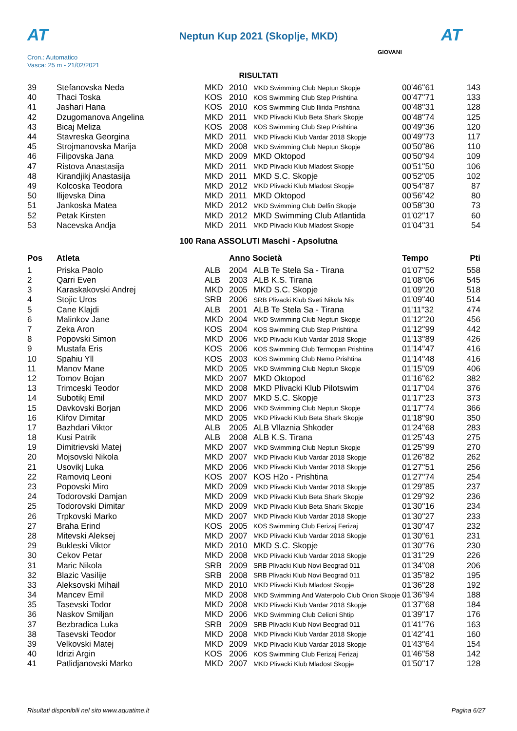AT
Neptun Kup 2021 (Skoplje, MKD) AT
Cron.: Automatico
Vasca: 25 m - 21/02/2021
GIOVANI
RISULTATI
| 39 | Stefanovska Neda | MKD | 2010 | MKD Swimming Club Neptun Skopje | 00'46''61 | 143 |
| 40 | Thaci Toska | KOS | 2010 | KOS Swimming Club Step Prishtina | 00'47''71 | 133 |
| 41 | Jashari Hana | KOS | 2010 | KOS Swimming Club Ilirida Prishtina | 00'48''31 | 128 |
| 42 | Dzugomanova Angelina | MKD | 2011 | MKD Plivacki Klub Beta Shark Skopje | 00'48''74 | 125 |
| 43 | Bicaj Meliza | KOS | 2008 | KOS Swimming Club Step Prishtina | 00'49''36 | 120 |
| 44 | Stavreska Georgina | MKD | 2011 | MKD Plivacki Klub Vardar 2018 Skopje | 00'49''73 | 117 |
| 45 | Strojmanovska Marija | MKD | 2008 | MKD Swimming Club Neptun Skopje | 00'50''86 | 110 |
| 46 | Filipovska Jana | MKD | 2009 | MKD Oktopod | 00'50''94 | 109 |
| 47 | Ristova Anastasija | MKD | 2011 | MKD Plivacki Klub Mladost Skopje | 00'51''50 | 106 |
| 48 | Kirandjikj Anastasija | MKD | 2011 | MKD S.C. Skopje | 00'52''05 | 102 |
| 49 | Kolcoska Teodora | MKD | 2012 | MKD Plivacki Klub Mladost Skopje | 00'54''87 | 87 |
| 50 | Ilijevska Dina | MKD | 2011 | MKD Oktopod | 00'56''42 | 80 |
| 51 | Jankoska Matea | MKD | 2012 | MKD Swimming Club Delfin Skopje | 00'58''30 | 73 |
| 52 | Petak Kirsten | MKD | 2012 | MKD Swimming Club Atlantida | 01'02''17 | 60 |
| 53 | Nacevska Andja | MKD | 2011 | MKD Plivacki Klub Mladost Skopje | 01'04''31 | 54 |
100 Rana ASSOLUTI Maschi - Apsolutna
| Pos | Atleta | | Anno Società | | Tempo | Pti |
| --- | --- | --- | --- | --- | --- | --- |
| 1 | Priska Paolo | ALB | 2004 | ALB Te Stela Sa - Tirana | 01'07''52 | 558 |
| 2 | Qarri Even | ALB | 2003 | ALB K.S. Tirana | 01'08''06 | 545 |
| 3 | Karaskakovski Andrej | MKD | 2005 | MKD S.C. Skopje | 01'09''20 | 518 |
| 4 | Stojic Uros | SRB | 2006 | SRB Plivacki Klub Sveti Nikola Nis | 01'09''40 | 514 |
| 5 | Cane Klajdi | ALB | 2001 | ALB Te Stela Sa - Tirana | 01'11''32 | 474 |
| 6 | Malinkov Jane | MKD | 2004 | MKD Swimming Club Neptun Skopje | 01'12''20 | 456 |
| 7 | Zeka Aron | KOS | 2004 | KOS Swimming Club Step Prishtina | 01'12''99 | 442 |
| 8 | Popovski Simon | MKD | 2006 | MKD Plivacki Klub Vardar 2018 Skopje | 01'13''89 | 426 |
| 9 | Mustafa Eris | KOS | 2006 | KOS Swimming Club Termopan Prishtina | 01'14''47 | 416 |
| 10 | Spahiu Yll | KOS | 2003 | KOS Swimming Club Nemo Prishtina | 01'14''48 | 416 |
| 11 | Manov Mane | MKD | 2005 | MKD Swimming Club Neptun Skopje | 01'15''09 | 406 |
| 12 | Tomov Bojan | MKD | 2007 | MKD Oktopod | 01'16''62 | 382 |
| 13 | Trimceski Teodor | MKD | 2008 | MKD Plivacki Klub Pilotswim | 01'17''04 | 376 |
| 14 | Subotikj Emil | MKD | 2007 | MKD S.C. Skopje | 01'17''23 | 373 |
| 15 | Davkovski Borjan | MKD | 2006 | MKD Swimming Club Neptun Skopje | 01'17''74 | 366 |
| 16 | Klifov Dimitar | MKD | 2005 | MKD Plivacki Klub Beta Shark Skopje | 01'18''90 | 350 |
| 17 | Bazhdari Viktor | ALB | 2005 | ALB Vllaznia Shkoder | 01'24''68 | 283 |
| 18 | Kusi Patrik | ALB | 2008 | ALB K.S. Tirana | 01'25''43 | 275 |
| 19 | Dimitrievski Matej | MKD | 2007 | MKD Swimming Club Neptun Skopje | 01'25''99 | 270 |
| 20 | Mojsovski Nikola | MKD | 2007 | MKD Plivacki Klub Vardar 2018 Skopje | 01'26''82 | 262 |
| 21 | Usovikj Luka | MKD | 2006 | MKD Plivacki Klub Vardar 2018 Skopje | 01'27''51 | 256 |
| 22 | Ramoviq Leoni | KOS | 2007 | KOS H2o - Prishtina | 01'27''74 | 254 |
| 23 | Popovski Miro | MKD | 2009 | MKD Plivacki Klub Vardar 2018 Skopje | 01'29''85 | 237 |
| 24 | Todorovski Damjan | MKD | 2009 | MKD Plivacki Klub Beta Shark Skopje | 01'29''92 | 236 |
| 25 | Todorovski Dimitar | MKD | 2009 | MKD Plivacki Klub Beta Shark Skopje | 01'30''16 | 234 |
| 26 | Trpkovski Marko | MKD | 2007 | MKD Plivacki Klub Vardar 2018 Skopje | 01'30''27 | 233 |
| 27 | Braha Erind | KOS | 2005 | KOS Swimming Club Ferizaj Ferizaj | 01'30''47 | 232 |
| 28 | Mitevski Aleksej | MKD | 2007 | MKD Plivacki Klub Vardar 2018 Skopje | 01'30''61 | 231 |
| 29 | Bukleski Viktor | MKD | 2010 | MKD S.C. Skopje | 01'30''76 | 230 |
| 30 | Cekov Petar | MKD | 2008 | MKD Plivacki Klub Vardar 2018 Skopje | 01'31''29 | 226 |
| 31 | Maric Nikola | SRB | 2009 | SRB Plivacki Klub Novi Beograd 011 | 01'34''08 | 206 |
| 32 | Blazic Vasilije | SRB | 2008 | SRB Plivacki Klub Novi Beograd 011 | 01'35''82 | 195 |
| 33 | Aleksovski Mihail | MKD | 2010 | MKD Plivacki Klub Mladost Skopje | 01'36''28 | 192 |
| 34 | Mancev Emil | MKD | 2008 | MKD Swimming And Waterpolo Club Orion Skopje | 01'36''94 | 188 |
| 35 | Tasevski Todor | MKD | 2008 | MKD Plivacki Klub Vardar 2018 Skopje | 01'37''68 | 184 |
| 36 | Naskov Smiljan | MKD | 2006 | MKD Swimming Club Celicni Shtip | 01'39''17 | 176 |
| 37 | Bezbradica Luka | SRB | 2009 | SRB Plivacki Klub Novi Beograd 011 | 01'41''76 | 163 |
| 38 | Tasevski Teodor | MKD | 2008 | MKD Plivacki Klub Vardar 2018 Skopje | 01'42''41 | 160 |
| 39 | Velkovski Matej | MKD | 2009 | MKD Plivacki Klub Vardar 2018 Skopje | 01'43''64 | 154 |
| 40 | Idrizi Argin | KOS | 2006 | KOS Swimming Club Ferizaj Ferizaj | 01'46''58 | 142 |
| 41 | Patlidjanovski Marko | MKD | 2007 | MKD Plivacki Klub Mladost Skopje | 01'50''17 | 128 |
Risultati disponibili nel sito www.aquatime.it Pagina 6/27